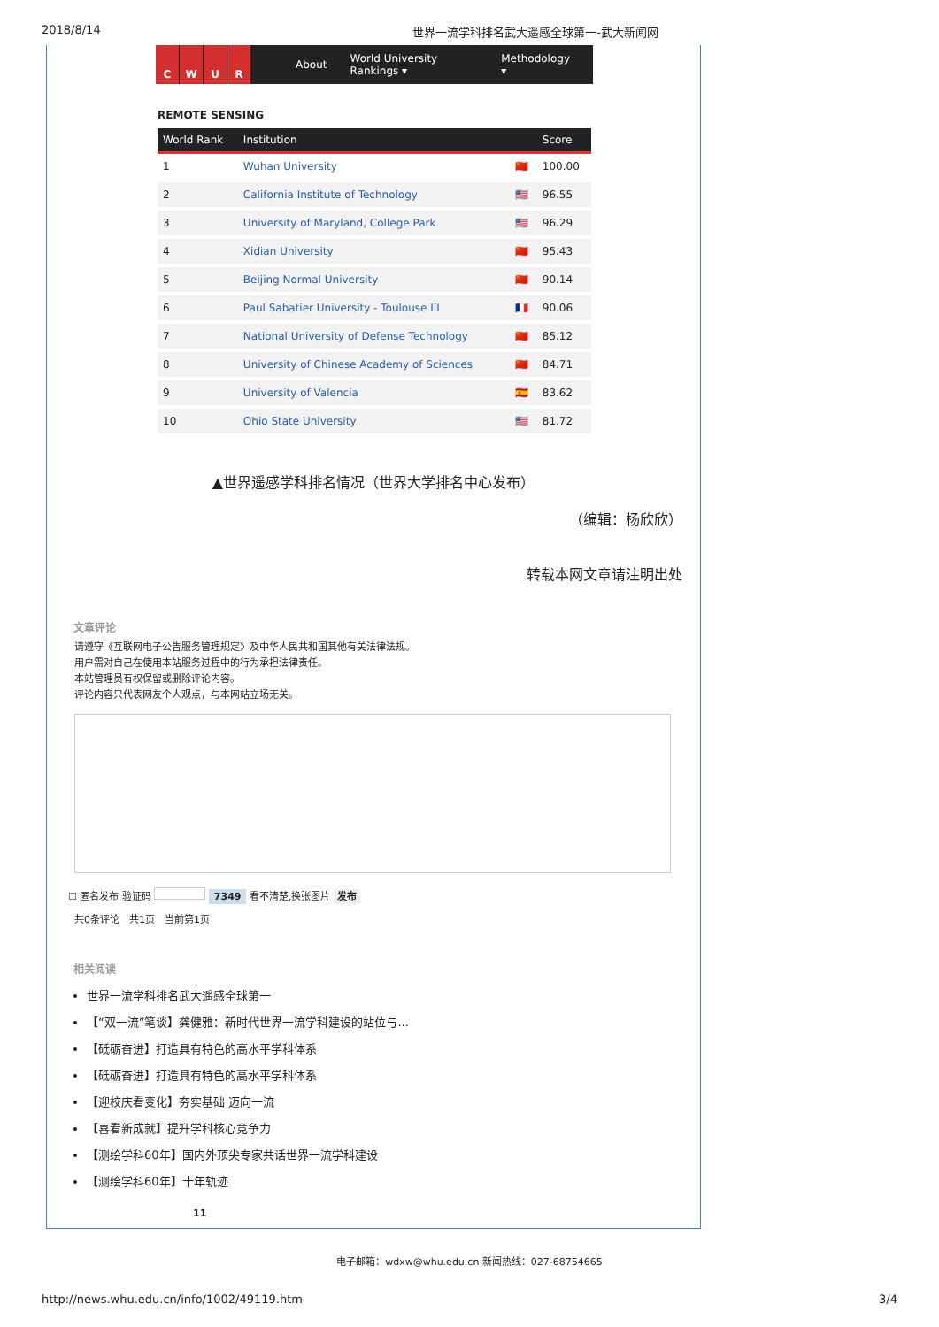2018/8/14 世界一流学科排名武大遥感全球第一-武大新闻网
CWUR
About World University Rankings ▾ Methodology ▾
REMOTE SENSING
| World Rank | Institution | | Score |
| --- | --- | --- | --- |
| 1 | Wuhan University | 🇨🇳 | 100.00 |
| 2 | California Institute of Technology | 🇺🇸 | 96.55 |
| 3 | University of Maryland, College Park | 🇺🇸 | 96.29 |
| 4 | Xidian University | 🇨🇳 | 95.43 |
| 5 | Beijing Normal University | 🇨🇳 | 90.14 |
| 6 | Paul Sabatier University - Toulouse III | 🇫🇷 | 90.06 |
| 7 | National University of Defense Technology | 🇨🇳 | 85.12 |
| 8 | University of Chinese Academy of Sciences | 🇨🇳 | 84.71 |
| 9 | University of Valencia | 🇪🇸 | 83.62 |
| 10 | Ohio State University | 🇺🇸 | 81.72 |
▲世界遥感学科排名情况（世界大学排名中心发布）
（编辑：杨欣欣）
转载本网文章请注明出处
文章评论
请遵守《互联网电子公告服务管理规定》及中华人民共和国其他有关法律法规。
用户需对自己在使用本站服务过程中的行为承担法律责任。
本站管理员有权保留或删除评论内容。
评论内容只代表网友个人观点，与本网站立场无关。
☐ 匿名发布 验证码 7349 看不清楚,换张图片 发布
共0条评论　共1页　当前第1页
相关阅读
世界一流学科排名武大遥感全球第一
【“双一流”笔谈】龚健雅：新时代世界一流学科建设的站位与...
【砥砺奋进】打造具有特色的高水平学科体系
【砥砺奋进】打造具有特色的高水平学科体系
【迎校庆看变化】夯实基础 迈向一流
【喜看新成就】提升学科核心竞争力
【测绘学科60年】国内外顶尖专家共话世界一流学科建设
【测绘学科60年】十年轨迹
11
电子邮箱：wdxw@whu.edu.cn 新闻热线：027-68754665
http://news.whu.edu.cn/info/1002/49119.htm 3/4